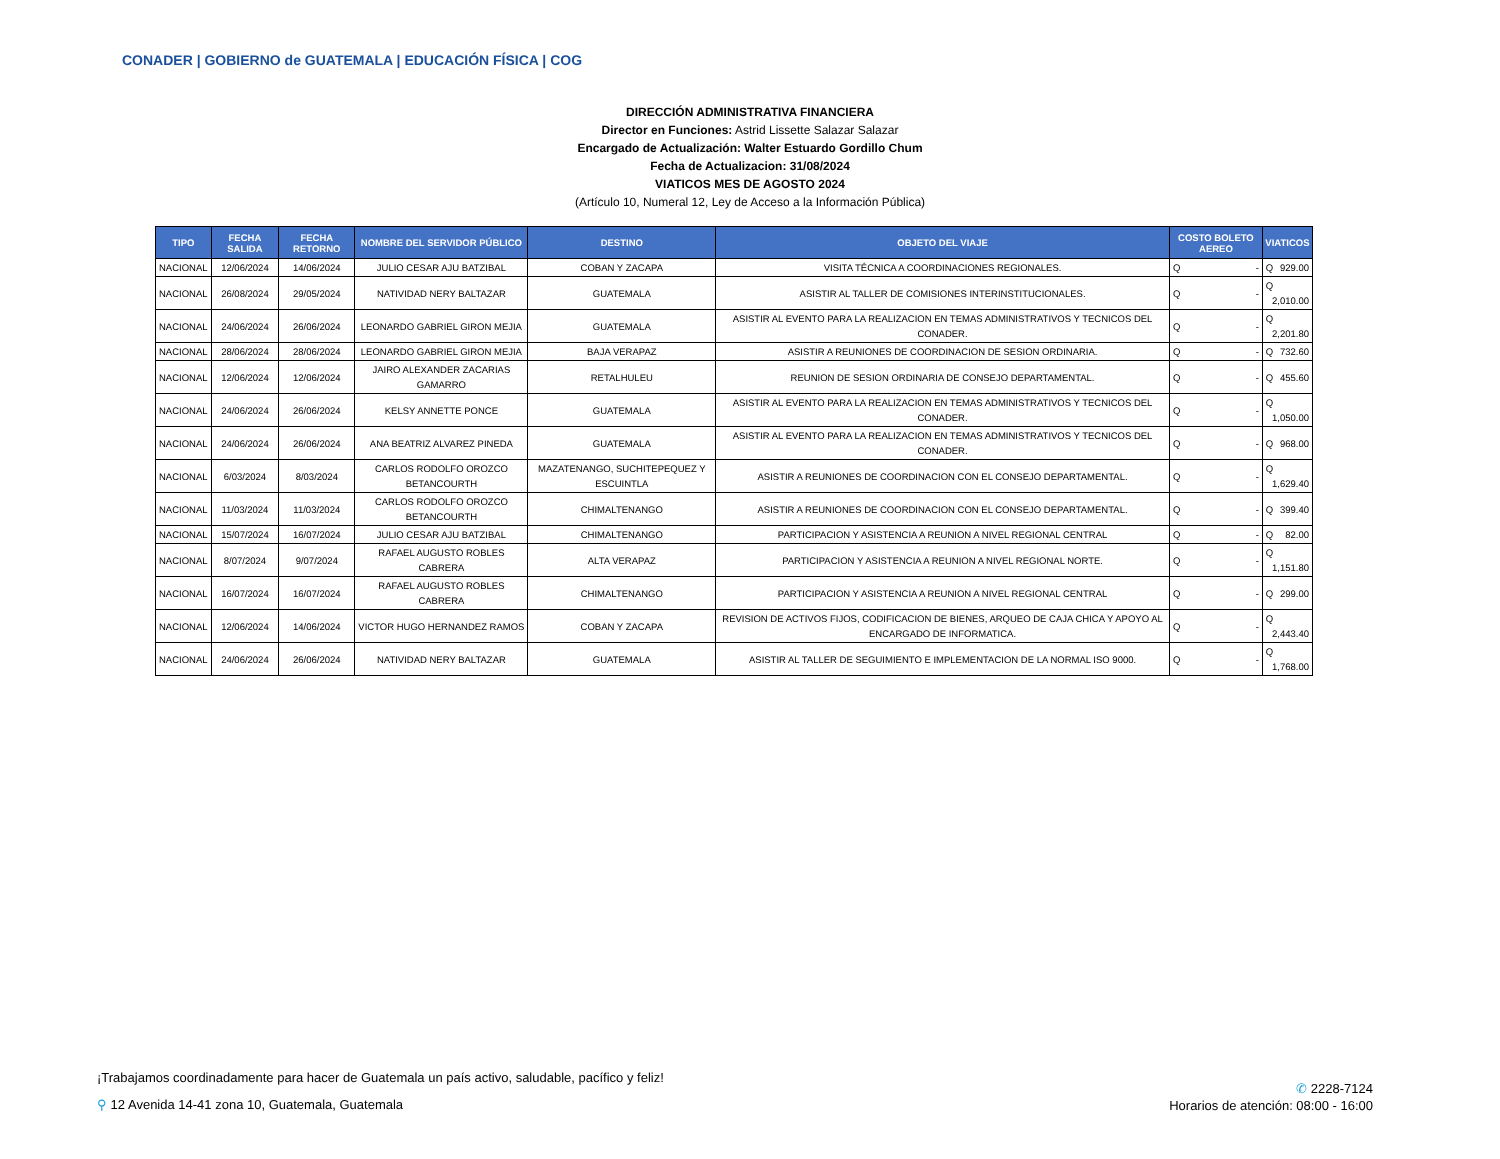CONADER | GOBIERNO de GUATEMALA | EDUCACIÓN FÍSICA | COG
DIRECCIÓN ADMINISTRATIVA FINANCIERA
Director en Funciones: Astrid Lissette Salazar Salazar
Encargado de Actualización: Walter Estuardo Gordillo Chum
Fecha de Actualizacion: 31/08/2024
VIATICOS MES DE AGOSTO 2024
(Artículo 10, Numeral 12, Ley de Acceso a la Información Pública)
| TIPO | FECHA SALIDA | FECHA RETORNO | NOMBRE DEL SERVIDOR PÚBLICO | DESTINO | OBJETO DEL VIAJE | COSTO BOLETO AEREO | VIATICOS |
| --- | --- | --- | --- | --- | --- | --- | --- |
| NACIONAL | 12/06/2024 | 14/06/2024 | JULIO CESAR AJU BATZIBAL | COBAN Y ZACAPA | VISITA TÉCNICA A COORDINACIONES REGIONALES. | Q - | Q 929.00 |
| NACIONAL | 26/08/2024 | 29/05/2024 | NATIVIDAD NERY BALTAZAR | GUATEMALA | ASISTIR AL TALLER DE COMISIONES INTERINSTITUCIONALES. | Q - | Q 2,010.00 |
| NACIONAL | 24/06/2024 | 26/06/2024 | LEONARDO GABRIEL GIRON MEJIA | GUATEMALA | ASISTIR AL EVENTO PARA LA REALIZACION EN TEMAS ADMINISTRATIVOS Y TECNICOS DEL CONADER. | Q - | Q 2,201.80 |
| NACIONAL | 28/06/2024 | 28/06/2024 | LEONARDO GABRIEL GIRON MEJIA | BAJA VERAPAZ | ASISTIR A REUNIONES DE COORDINACION DE SESION ORDINARIA. | Q - | Q 732.60 |
| NACIONAL | 12/06/2024 | 12/06/2024 | JAIRO ALEXANDER ZACARIAS GAMARRO | RETALHULEU | REUNION DE SESION ORDINARIA DE CONSEJO DEPARTAMENTAL. | Q - | Q 455.60 |
| NACIONAL | 24/06/2024 | 26/06/2024 | KELSY ANNETTE PONCE | GUATEMALA | ASISTIR AL EVENTO PARA LA REALIZACION EN TEMAS ADMINISTRATIVOS Y TECNICOS DEL CONADER. | Q - | Q 1,050.00 |
| NACIONAL | 24/06/2024 | 26/06/2024 | ANA BEATRIZ ALVAREZ PINEDA | GUATEMALA | ASISTIR AL EVENTO PARA LA REALIZACION EN TEMAS ADMINISTRATIVOS Y TECNICOS DEL CONADER. | Q - | Q 968.00 |
| NACIONAL | 6/03/2024 | 8/03/2024 | CARLOS RODOLFO OROZCO BETANCOURTH | MAZATENANGO, SUCHITEPEQUEZ Y ESCUINTLA | ASISTIR A REUNIONES DE COORDINACION CON EL CONSEJO DEPARTAMENTAL. | Q - | Q 1,629.40 |
| NACIONAL | 11/03/2024 | 11/03/2024 | CARLOS RODOLFO OROZCO BETANCOURTH | CHIMALTENANGO | ASISTIR A REUNIONES DE COORDINACION CON EL CONSEJO DEPARTAMENTAL. | Q - | Q 399.40 |
| NACIONAL | 15/07/2024 | 16/07/2024 | JULIO CESAR AJU BATZIBAL | CHIMALTENANGO | PARTICIPACION Y ASISTENCIA A REUNION A NIVEL REGIONAL CENTRAL | Q - | Q 82.00 |
| NACIONAL | 8/07/2024 | 9/07/2024 | RAFAEL AUGUSTO ROBLES CABRERA | ALTA VERAPAZ | PARTICIPACION Y ASISTENCIA A REUNION A NIVEL REGIONAL NORTE. | Q - | Q 1,151.80 |
| NACIONAL | 16/07/2024 | 16/07/2024 | RAFAEL AUGUSTO ROBLES CABRERA | CHIMALTENANGO | PARTICIPACION Y ASISTENCIA A REUNION A NIVEL REGIONAL CENTRAL | Q - | Q 299.00 |
| NACIONAL | 12/06/2024 | 14/06/2024 | VICTOR HUGO HERNANDEZ RAMOS | COBAN Y ZACAPA | REVISION DE ACTIVOS FIJOS, CODIFICACION DE BIENES, ARQUEO DE CAJA CHICA Y APOYO AL ENCARGADO DE INFORMATICA. | Q - | Q 2,443.40 |
| NACIONAL | 24/06/2024 | 26/06/2024 | NATIVIDAD NERY BALTAZAR | GUATEMALA | ASISTIR AL TALLER DE SEGUIMIENTO E IMPLEMENTACION DE LA NORMAL ISO 9000. | Q - | Q 1,768.00 |
¡Trabajamos coordinadamente para hacer de Guatemala un país activo, saludable, pacífico y feliz!
⚲ 12 Avenida 14-41 zona 10, Guatemala, Guatemala
✆ 2228-7124
Horarios de atención: 08:00 - 16:00